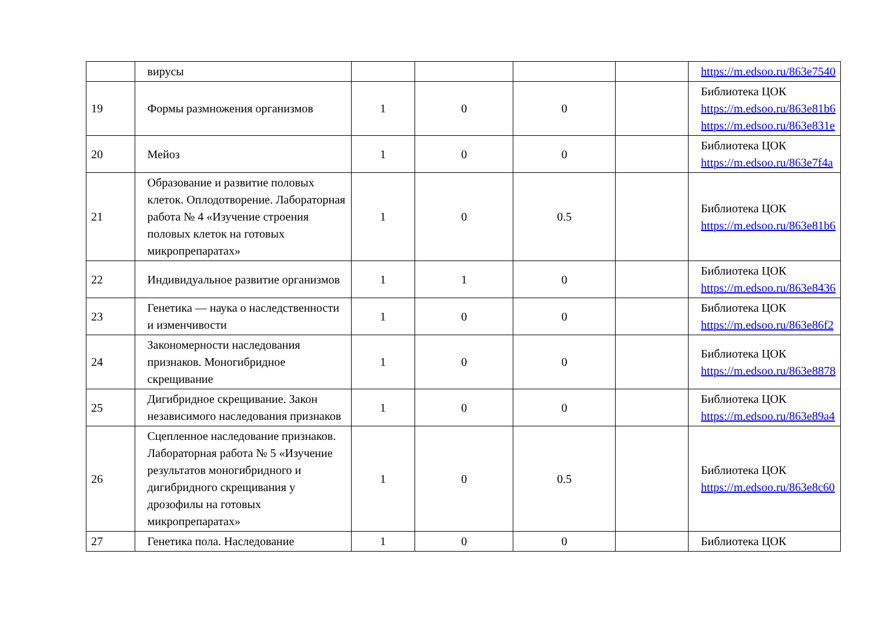| | вирусы | | | | | https://m.edsoo.ru/863e7540 |
| 19 | Формы размножения организмов | 1 | 0 | 0 | | Библиотека ЦОК https://m.edsoo.ru/863e81b6 https://m.edsoo.ru/863e831e |
| 20 | Мейоз | 1 | 0 | 0 | | Библиотека ЦОК https://m.edsoo.ru/863e7f4a |
| 21 | Образование и развитие половых клеток. Оплодотворение. Лабораторная работа № 4 «Изучение строения половых клеток на готовых микропрепаратах» | 1 | 0 | 0.5 | | Библиотека ЦОК https://m.edsoo.ru/863e81b6 |
| 22 | Индивидуальное развитие организмов | 1 | 1 | 0 | | Библиотека ЦОК https://m.edsoo.ru/863e8436 |
| 23 | Генетика — наука о наследственности и изменчивости | 1 | 0 | 0 | | Библиотека ЦОК https://m.edsoo.ru/863e86f2 |
| 24 | Закономерности наследования признаков. Моногибридное скрещивание | 1 | 0 | 0 | | Библиотека ЦОК https://m.edsoo.ru/863e8878 |
| 25 | Дигибридное скрещивание. Закон независимого наследования признаков | 1 | 0 | 0 | | Библиотека ЦОК https://m.edsoo.ru/863e89a4 |
| 26 | Сцепленное наследование признаков. Лабораторная работа № 5 «Изучение результатов моногибридного и дигибридного скрещивания у дрозофилы на готовых микропрепаратах» | 1 | 0 | 0.5 | | Библиотека ЦОК https://m.edsoo.ru/863e8c60 |
| 27 | Генетика пола. Наследование | 1 | 0 | 0 | | Библиотека ЦОК |